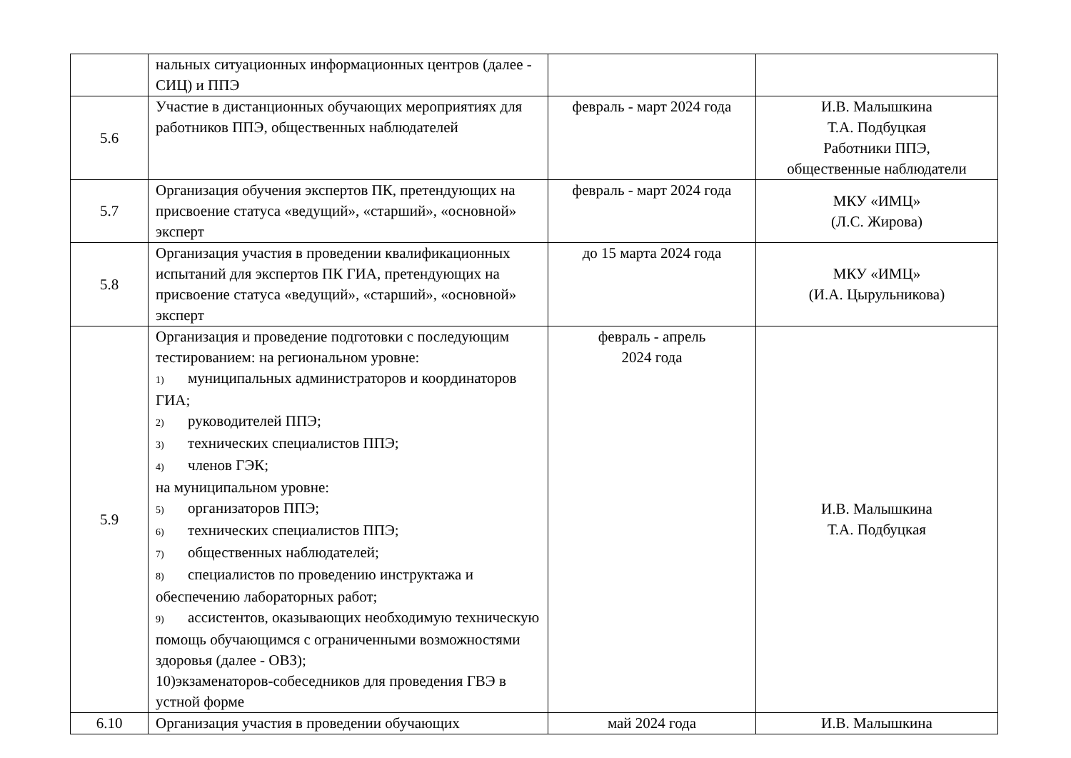| | нальных ситуационных информационных центров (далее - СИЦ) и ППЭ | | |
| 5.6 | Участие в дистанционных обучающих мероприятиях для работников ППЭ, общественных наблюдателей | февраль - март 2024 года | И.В. Малышкина Т.А. Подбуцкая Работники ППЭ, общественные наблюдатели |
| 5.7 | Организация обучения экспертов ПК, претендующих на присвоение статуса «ведущий», «старший», «основной» эксперт | февраль - март 2024 года | МКУ «ИМЦ» (Л.С. Жирова) |
| 5.8 | Организация участия в проведении квалификационных испытаний для экспертов ПК ГИА, претендующих на присвоение статуса «ведущий», «старший», «основной» эксперт | до 15 марта 2024 года | МКУ «ИМЦ» (И.А. Цырульникова) |
| 5.9 | Организация и проведение подготовки с последующим тестированием: на региональном уровне: 1) муниципальных администраторов и координаторов ГИА; 2) руководителей ППЭ; 3) технических специалистов ППЭ; 4) членов ГЭК; на муниципальном уровне: 5) организаторов ППЭ; 6) технических специалистов ППЭ; 7) общественных наблюдателей; 8) специалистов по проведению инструктажа и обеспечению лабораторных работ; 9) ассистентов, оказывающих необходимую техническую помощь обучающимся с ограниченными возможностями здоровья (далее - ОВЗ); 10)экзаменаторов-собеседников для проведения ГВЭ в устной форме | февраль - апрель 2024 года | И.В. Малышкина Т.А. Подбуцкая |
| 6.10 | Организация участия в проведении обучающих | май 2024 года | И.В. Малышкина |